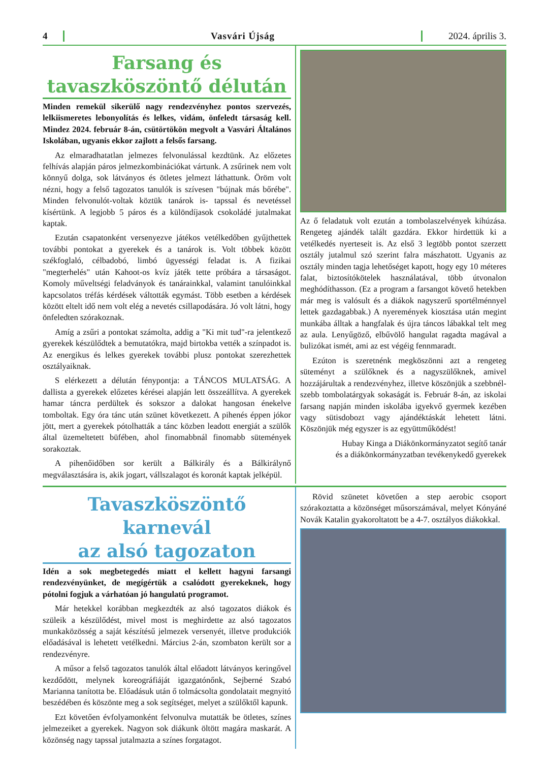4 Vasvári Újság 2024. április 3.
Farsang és
tavaszköszöntő délután
Minden remekül sikerülő nagy rendezvényhez pontos szervezés, lelkiismeretes lebonyolítás és lelkes, vidám, önfeledt társaság kell. Mindez 2024. február 8-án, csütörtökön megvolt a Vasvári Általános Iskolában, ugyanis ekkor zajlott a felsős farsang.
Az elmaradhatatlan jelmezes felvonulással kezdtünk. Az előzetes felhívás alapján páros jelmezkombinációkat vártunk. A zsűrinek nem volt könnyű dolga, sok látványos és ötletes jelmezt láthattunk. Öröm volt nézni, hogy a felső tagozatos tanulók is szívesen "bújnak más bőrébe". Minden felvonulót-voltak köztük tanárok is- tapssal és nevetéssel kísértünk. A legjobb 5 páros és a különdíjasok csokoládé jutalmakat kaptak.
Ezután csapatonként versenyezve játékos vetélkedőben gyűjthettek további pontokat a gyerekek és a tanárok is. Volt többek között székfoglaló, célbadobó, limbó ügyességi feladat is. A fizikai "megterhelés" után Kahoot-os kvíz játék tette próbára a társaságot. Komoly műveltségi feladványok és tanárainkkal, valamint tanulóinkkal kapcsolatos tréfás kérdések váltották egymást. Több esetben a kérdések között eltelt idő nem volt elég a nevetés csillapodására. Jó volt látni, hogy önfeledten szórakoznak.
Amíg a zsűri a pontokat számolta, addig a "Ki mit tud"-ra jelentkező gyerekek készülődtek a bemutatókra, majd birtokba vették a színpadot is. Az energikus és lelkes gyerekek további plusz pontokat szerezhettek osztályaiknak.
S elérkezett a délután fénypontja: a TÁNCOS MULATSÁG. A dallista a gyerekek előzetes kérései alapján lett összeállítva. A gyerekek hamar táncra perdültek és sokszor a dalokat hangosan énekelve tomboltak. Egy óra tánc után szünet következett. A pihenés éppen jókor jött, mert a gyerekek pótolhatták a tánc közben leadott energiát a szülők által üzemeltetett büfében, ahol finomabbnál finomabb sütemények sorakoztak.
A pihenőidőben sor került a Bálkirály és a Bálkirálynő megválasztására is, akik jogart, vállszalagot és koronát kaptak jelképül.
Az ő feladatuk volt ezután a tombolaszelvények kihúzása. Rengeteg ajándék talált gazdára. Ekkor hirdettük ki a vetélkedés nyerteseit is. Az első 3 legtöbb pontot szerzett osztály jutalmul szó szerint falra mászhatott. Ugyanis az osztály minden tagja lehetőséget kapott, hogy egy 10 méteres falat, biztosítókötelek használatával, több útvonalon meghódíthasson. (Ez a program a farsangot követő hetekben már meg is valósult és a diákok nagyszerű sportélménnyel lettek gazdagabbak.) A nyeremények kiosztása után megint munkába álltak a hangfalak és újra táncos lábakkal telt meg az aula. Lenyűgöző, elbűvölő hangulat ragadta magával a bulizókat ismét, ami az est végéig fennmaradt.
Ezúton is szeretnénk megköszönni azt a rengeteg süteményt a szülőknek és a nagyszülőknek, amivel hozzájárultak a rendezvényhez, illetve köszönjük a szebbnél-szebb tombolatárgyak sokaságát is. Február 8-án, az iskolai farsang napján minden iskolába igyekvő gyermek kezében vagy sütisdobozt vagy ajándéktáskát lehetett látni. Köszönjük még egyszer is az együttműködést!
Hubay Kinga a Diákönkormányzatot segítő tanár
és a diákönkormányzatban tevékenykedő gyerekek
Tavaszköszöntő karnevál
az alsó tagozaton
Idén a sok megbetegedés miatt el kellett hagyni farsangi rendezvényünket, de megígértük a csalódott gyerekeknek, hogy pótolni fogjuk a várhatóan jó hangulatú programot.
Már hetekkel korábban megkezdték az alsó tagozatos diákok és szüleik a készülődést, mivel most is meghirdette az alsó tagozatos munkaközösség a saját készítésű jelmezek versenyét, illetve produkciók előadásával is lehetett vetélkedni. Március 2-án, szombaton került sor a rendezvényre.
A műsor a felső tagozatos tanulók által előadott látványos keringővel kezdődött, melynek koreográfiáját igazgatónőnk, Sejberné Szabó Marianna tanította be. Előadásuk után ő tolmácsolta gondolatait megnyitó beszédében és köszönte meg a sok segítséget, melyet a szülőktől kapunk.
Ezt követően évfolyamonként felvonulva mutatták be ötletes, színes jelmezeiket a gyerekek. Nagyon sok diákunk öltött magára maskarát. A közönség nagy tapssal jutalmazta a színes forgatagot.
Rövid szünetet követően a step aerobic csoport szórakoztatta a közönséget műsorszámával, melyet Kónyáné Novák Katalin gyakoroltatott be a 4-7. osztályos diákokkal.